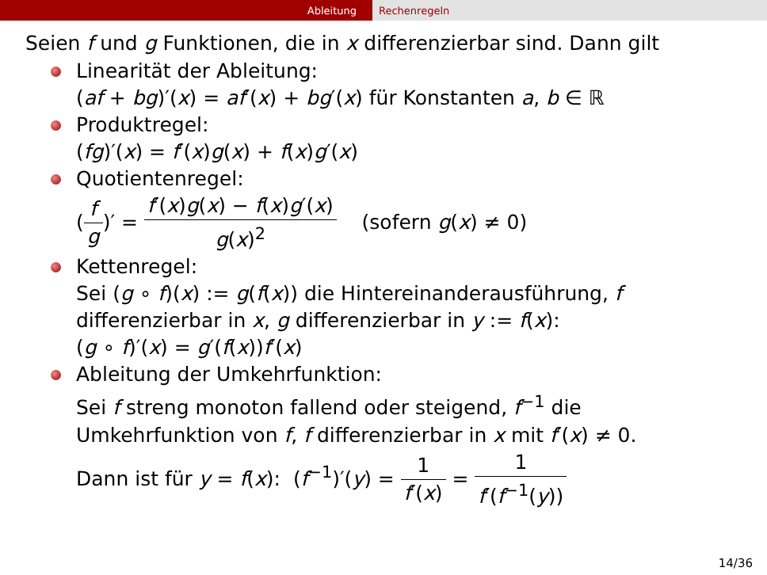Ableitung Rechenregeln
Seien f und g Funktionen, die in x differenzierbar sind. Dann gilt
Linearität der Ableitung:
(af + bg)′(x) = af′(x) + bg′(x) für Konstanten a, b ∈ ℝ
Produktregel:
(fg)′(x) = f′(x)g(x) + f(x)g′(x)
Quotientenregel:
(f g)′ = f′(x)g(x) − f(x)g′(x) g(x)<sup>2</sup> (sofern g(x) ≠ 0)
Kettenregel:
Sei (g ∘ f)(x) := g(f(x)) die Hintereinanderausführung, f
differenzierbar in x, g differenzierbar in y := f(x):
(g ∘ f)′(x) = g′(f(x))f′(x)
Ableitung der Umkehrfunktion:
Sei f streng monoton fallend oder steigend, f<sup>−1</sup> die
Umkehrfunktion von f, f differenzierbar in x mit f′(x) ≠ 0.
Dann ist für y = f(x): (f<sup>−1</sup>)′(y) = 1 f′(x) = 1 f′(f<sup>−1</sup>(y))
14/36